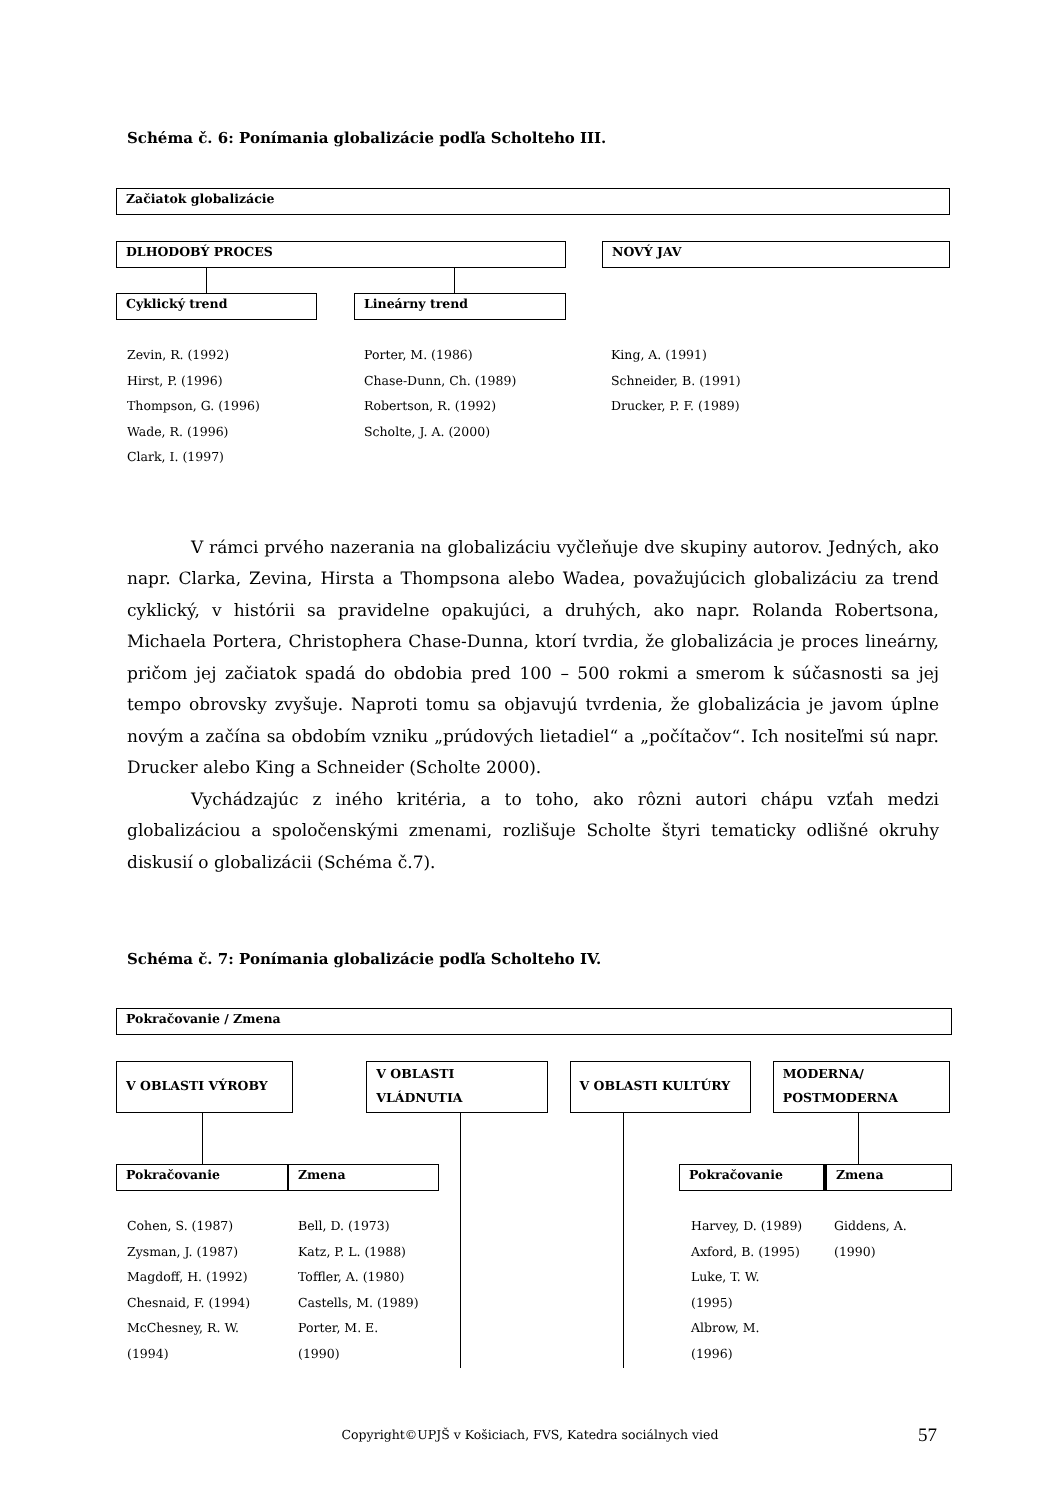Schéma č. 6: Ponímania globalizácie podľa Scholteho III.
Začiatok globalizácie
DLHODOBÝ PROCES NOVÝ JAV
Cyklický trend Lineárny trend
Zevin, R. (1992)
Hirst, P. (1996)
Thompson, G. (1996)
Wade, R. (1996)
Clark, I. (1997)
Porter, M. (1986)
Chase-Dunn, Ch. (1989)
Robertson, R. (1992)
Scholte, J. A. (2000)
King, A. (1991)
Schneider, B. (1991)
Drucker, P. F. (1989)
V rámci prvého nazerania na globalizáciu vyčleňuje dve skupiny autorov. Jedných, ako napr. Clarka, Zevina, Hirsta a Thompsona alebo Wadea, považujúcich globalizáciu za trend cyklický, v histórii sa pravidelne opakujúci, a druhých, ako napr. Rolanda Robertsona, Michaela Portera, Christophera Chase-Dunna, ktorí tvrdia, že globalizácia je proces lineárny, pričom jej začiatok spadá do obdobia pred 100 – 500 rokmi a smerom k súčasnosti sa jej tempo obrovsky zvyšuje. Naproti tomu sa objavujú tvrdenia, že globalizácia je javom úplne novým a začína sa obdobím vzniku „prúdových lietadiel“ a „počítačov“. Ich nositeľmi sú napr. Drucker alebo King a Schneider (Scholte 2000).
Vychádzajúc z iného kritéria, a to toho, ako rôzni autori chápu vzťah medzi globalizáciou a spoločenskými zmenami, rozlišuje Scholte štyri tematicky odlišné okruhy diskusií o globalizácii (Schéma č.7).
Schéma č. 7: Ponímania globalizácie podľa Scholteho IV.
Pokračovanie / Zmena
V OBLASTI VÝROBY
V OBLASTI VLÁDNUTIA
V OBLASTI KULTÚRY
MODERNA/ POSTMODERNA
Pokračovanie Zmena
Pokračovanie Zmena
Cohen, S. (1987)
Zysman, J. (1987)
Magdoff, H. (1992)
Chesnaid, F. (1994)
McChesney, R. W.
(1994)
Bell, D. (1973)
Katz, P. L. (1988)
Toffler, A. (1980)
Castells, M. (1989)
Porter, M. E.
(1990)
Harvey, D. (1989)
Axford, B. (1995)
Luke, T. W.
(1995)
Albrow, M.
(1996)
Giddens, A.
(1990)
Copyright©UPJŠ v Košiciach, FVS, Katedra sociálnych vied 57